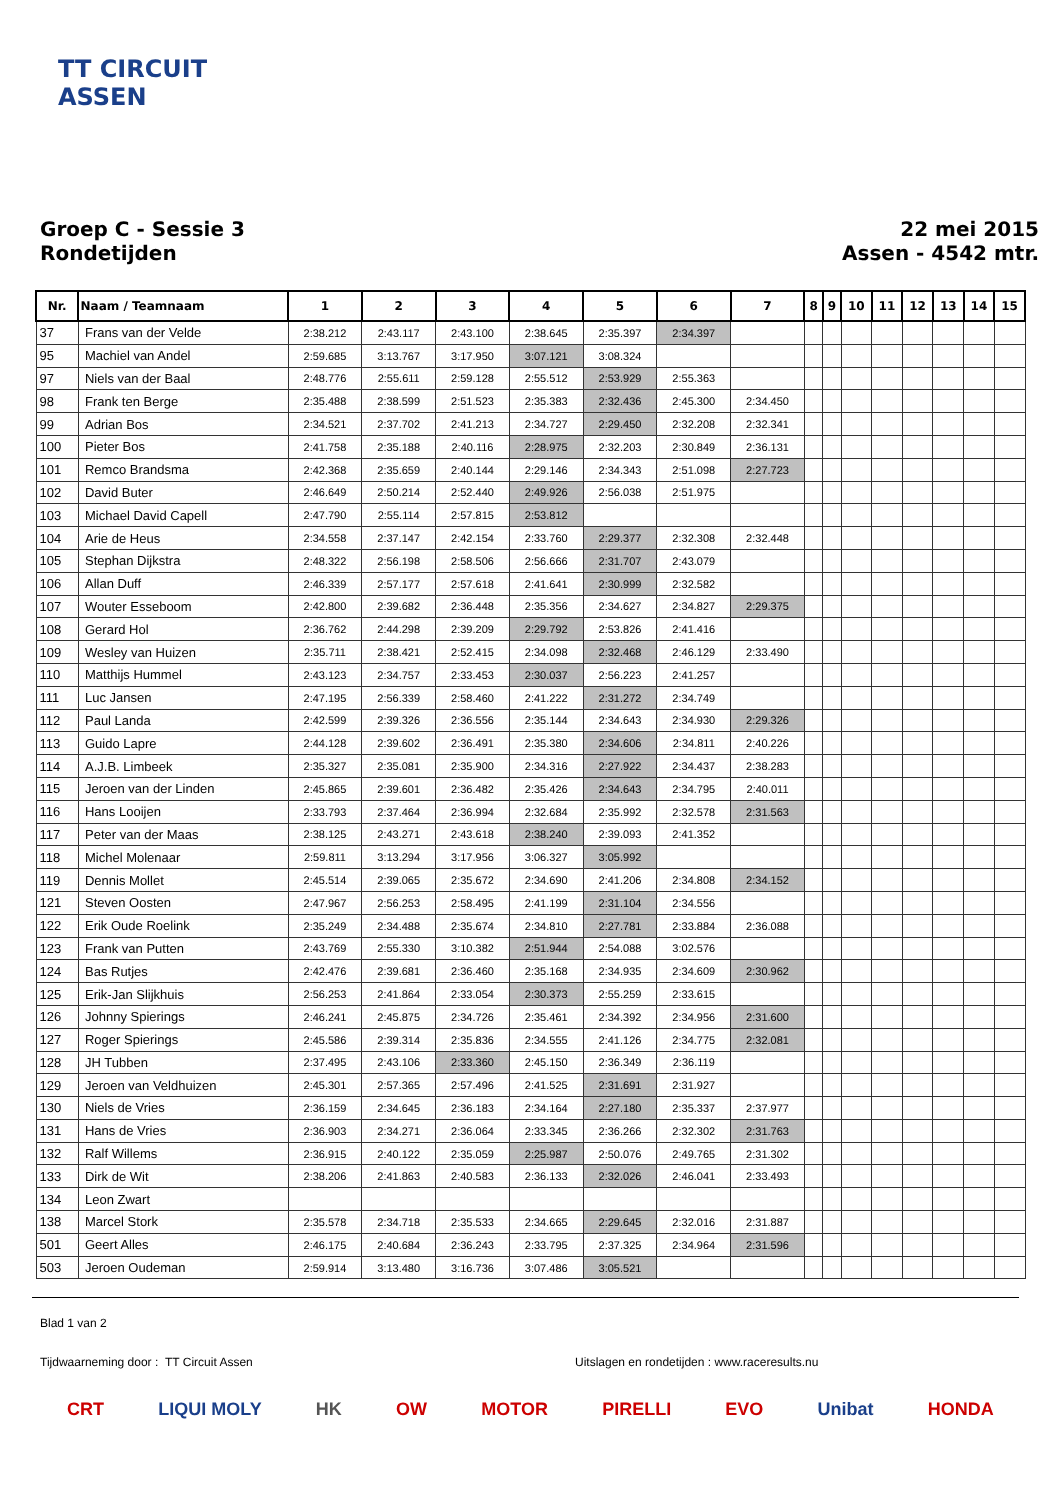TT CIRCUIT
ASSEN
Groep C - Sessie 3
Rondetijden
22 mei 2015
Assen - 4542 mtr.
| Nr. | Naam / Teamnaam | 1 | 2 | 3 | 4 | 5 | 6 | 7 | 8 | 9 | 10 | 11 | 12 | 13 | 14 | 15 |
| --- | --- | --- | --- | --- | --- | --- | --- | --- | --- | --- | --- | --- | --- | --- | --- | --- |
| 37 | Frans van der Velde | 2:38.212 | 2:43.117 | 2:43.100 | 2:38.645 | 2:35.397 | 2:34.397 | | | | | | | | | |
| 95 | Machiel van Andel | 2:59.685 | 3:13.767 | 3:17.950 | 3:07.121 | 3:08.324 | | | | | | | | | | |
| 97 | Niels van der Baal | 2:48.776 | 2:55.611 | 2:59.128 | 2:55.512 | 2:53.929 | 2:55.363 | | | | | | | | | |
| 98 | Frank ten Berge | 2:35.488 | 2:38.599 | 2:51.523 | 2:35.383 | 2:32.436 | 2:45.300 | 2:34.450 | | | | | | | | |
| 99 | Adrian Bos | 2:34.521 | 2:37.702 | 2:41.213 | 2:34.727 | 2:29.450 | 2:32.208 | 2:32.341 | | | | | | | | |
| 100 | Pieter Bos | 2:41.758 | 2:35.188 | 2:40.116 | 2:28.975 | 2:32.203 | 2:30.849 | 2:36.131 | | | | | | | | |
| 101 | Remco Brandsma | 2:42.368 | 2:35.659 | 2:40.144 | 2:29.146 | 2:34.343 | 2:51.098 | 2:27.723 | | | | | | | | |
| 102 | David Buter | 2:46.649 | 2:50.214 | 2:52.440 | 2:49.926 | 2:56.038 | 2:51.975 | | | | | | | | | |
| 103 | Michael David Capell | 2:47.790 | 2:55.114 | 2:57.815 | 2:53.812 | | | | | | | | | | | |
| 104 | Arie de Heus | 2:34.558 | 2:37.147 | 2:42.154 | 2:33.760 | 2:29.377 | 2:32.308 | 2:32.448 | | | | | | | | |
| 105 | Stephan Dijkstra | 2:48.322 | 2:56.198 | 2:58.506 | 2:56.666 | 2:31.707 | 2:43.079 | | | | | | | | | |
| 106 | Allan Duff | 2:46.339 | 2:57.177 | 2:57.618 | 2:41.641 | 2:30.999 | 2:32.582 | | | | | | | | | |
| 107 | Wouter Esseboom | 2:42.800 | 2:39.682 | 2:36.448 | 2:35.356 | 2:34.627 | 2:34.827 | 2:29.375 | | | | | | | | |
| 108 | Gerard Hol | 2:36.762 | 2:44.298 | 2:39.209 | 2:29.792 | 2:53.826 | 2:41.416 | | | | | | | | | |
| 109 | Wesley van Huizen | 2:35.711 | 2:38.421 | 2:52.415 | 2:34.098 | 2:32.468 | 2:46.129 | 2:33.490 | | | | | | | | |
| 110 | Matthijs Hummel | 2:43.123 | 2:34.757 | 2:33.453 | 2:30.037 | 2:56.223 | 2:41.257 | | | | | | | | | |
| 111 | Luc Jansen | 2:47.195 | 2:56.339 | 2:58.460 | 2:41.222 | 2:31.272 | 2:34.749 | | | | | | | | | |
| 112 | Paul Landa | 2:42.599 | 2:39.326 | 2:36.556 | 2:35.144 | 2:34.643 | 2:34.930 | 2:29.326 | | | | | | | | |
| 113 | Guido Lapre | 2:44.128 | 2:39.602 | 2:36.491 | 2:35.380 | 2:34.606 | 2:34.811 | 2:40.226 | | | | | | | | |
| 114 | A.J.B. Limbeek | 2:35.327 | 2:35.081 | 2:35.900 | 2:34.316 | 2:27.922 | 2:34.437 | 2:38.283 | | | | | | | | |
| 115 | Jeroen van der Linden | 2:45.865 | 2:39.601 | 2:36.482 | 2:35.426 | 2:34.643 | 2:34.795 | 2:40.011 | | | | | | | | |
| 116 | Hans Looijen | 2:33.793 | 2:37.464 | 2:36.994 | 2:32.684 | 2:35.992 | 2:32.578 | 2:31.563 | | | | | | | | |
| 117 | Peter van der Maas | 2:38.125 | 2:43.271 | 2:43.618 | 2:38.240 | 2:39.093 | 2:41.352 | | | | | | | | | |
| 118 | Michel Molenaar | 2:59.811 | 3:13.294 | 3:17.956 | 3:06.327 | 3:05.992 | | | | | | | | | | |
| 119 | Dennis Mollet | 2:45.514 | 2:39.065 | 2:35.672 | 2:34.690 | 2:41.206 | 2:34.808 | 2:34.152 | | | | | | | | |
| 121 | Steven Oosten | 2:47.967 | 2:56.253 | 2:58.495 | 2:41.199 | 2:31.104 | 2:34.556 | | | | | | | | | |
| 122 | Erik Oude Roelink | 2:35.249 | 2:34.488 | 2:35.674 | 2:34.810 | 2:27.781 | 2:33.884 | 2:36.088 | | | | | | | | |
| 123 | Frank van Putten | 2:43.769 | 2:55.330 | 3:10.382 | 2:51.944 | 2:54.088 | 3:02.576 | | | | | | | | | |
| 124 | Bas Rutjes | 2:42.476 | 2:39.681 | 2:36.460 | 2:35.168 | 2:34.935 | 2:34.609 | 2:30.962 | | | | | | | | |
| 125 | Erik-Jan Slijkhuis | 2:56.253 | 2:41.864 | 2:33.054 | 2:30.373 | 2:55.259 | 2:33.615 | | | | | | | | | |
| 126 | Johnny Spierings | 2:46.241 | 2:45.875 | 2:34.726 | 2:35.461 | 2:34.392 | 2:34.956 | 2:31.600 | | | | | | | | |
| 127 | Roger Spierings | 2:45.586 | 2:39.314 | 2:35.836 | 2:34.555 | 2:41.126 | 2:34.775 | 2:32.081 | | | | | | | | |
| 128 | JH Tubben | 2:37.495 | 2:43.106 | 2:33.360 | 2:45.150 | 2:36.349 | 2:36.119 | | | | | | | | | |
| 129 | Jeroen van Veldhuizen | 2:45.301 | 2:57.365 | 2:57.496 | 2:41.525 | 2:31.691 | 2:31.927 | | | | | | | | | |
| 130 | Niels de Vries | 2:36.159 | 2:34.645 | 2:36.183 | 2:34.164 | 2:27.180 | 2:35.337 | 2:37.977 | | | | | | | | |
| 131 | Hans de Vries | 2:36.903 | 2:34.271 | 2:36.064 | 2:33.345 | 2:36.266 | 2:32.302 | 2:31.763 | | | | | | | | |
| 132 | Ralf Willems | 2:36.915 | 2:40.122 | 2:35.059 | 2:25.987 | 2:50.076 | 2:49.765 | 2:31.302 | | | | | | | | |
| 133 | Dirk de Wit | 2:38.206 | 2:41.863 | 2:40.583 | 2:36.133 | 2:32.026 | 2:46.041 | 2:33.493 | | | | | | | | |
| 134 | Leon Zwart | | | | | | | | | | | | | | | |
| 138 | Marcel Stork | 2:35.578 | 2:34.718 | 2:35.533 | 2:34.665 | 2:29.645 | 2:32.016 | 2:31.887 | | | | | | | | |
| 501 | Geert Alles | 2:46.175 | 2:40.684 | 2:36.243 | 2:33.795 | 2:37.325 | 2:34.964 | 2:31.596 | | | | | | | | |
| 503 | Jeroen Oudeman | 2:59.914 | 3:13.480 | 3:16.736 | 3:07.486 | 3:05.521 | | | | | | | | | | |
Blad 1 van 2
Tijdwaarneming door : TT Circuit Assen Uitslagen en rondetijden : www.raceresults.nu
CRT LIQUI MOLY HK OW MOTOR PIRELLI EVO Unibat HONDA